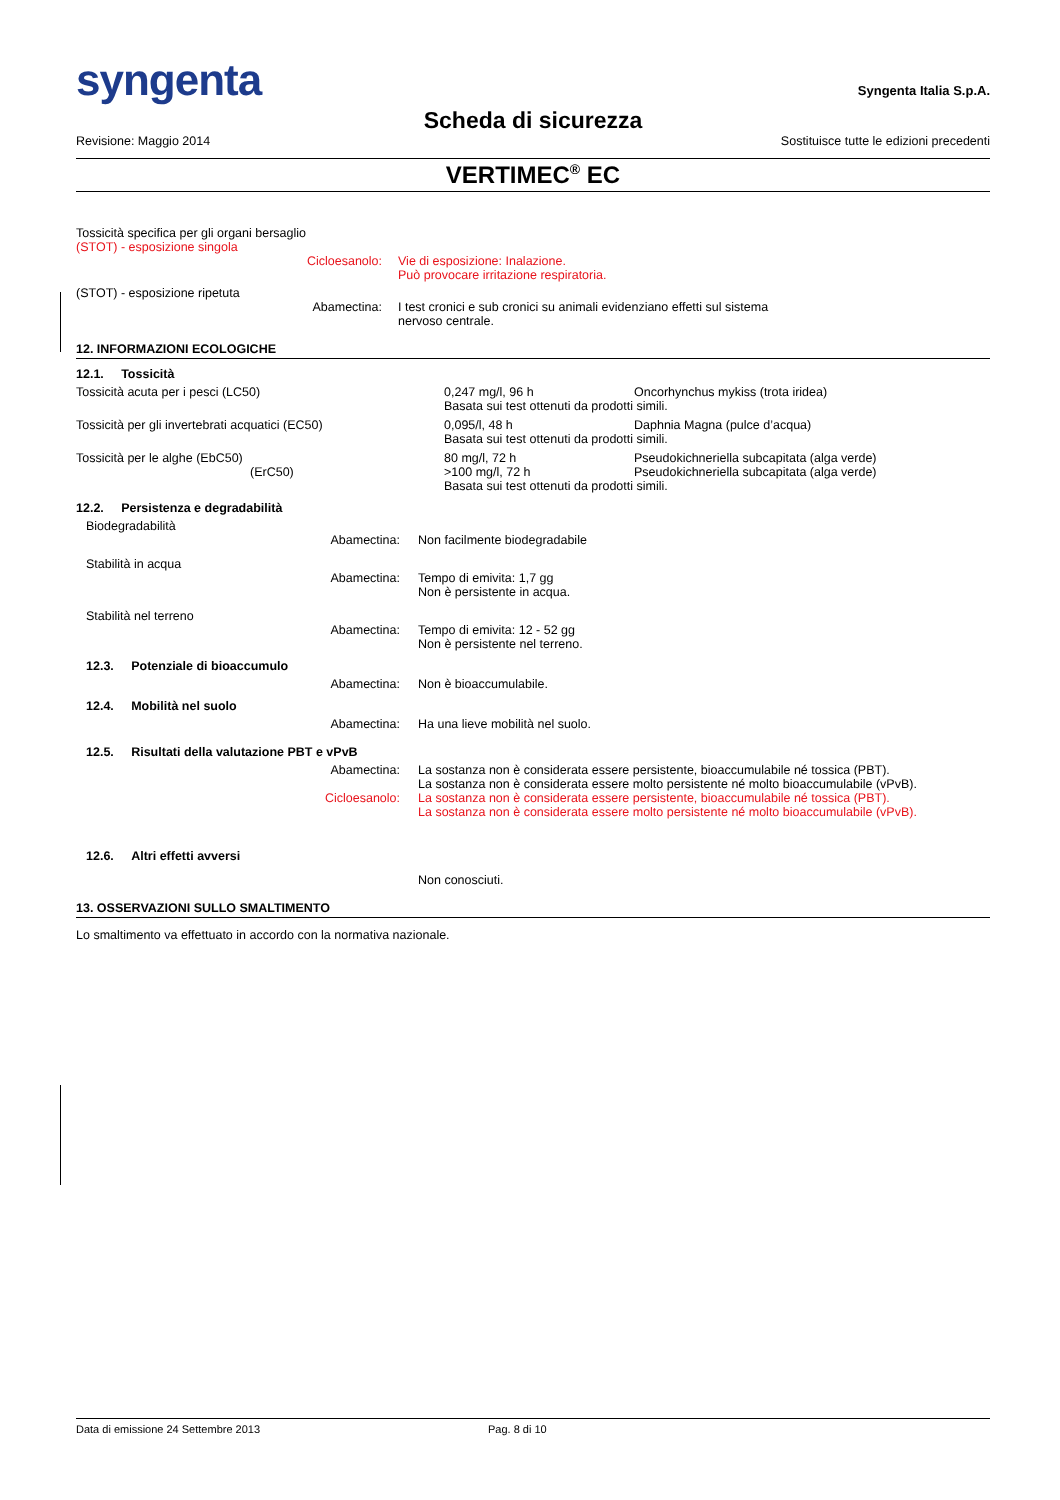syngenta
Syngenta Italia S.p.A.
Scheda di sicurezza
Revisione: Maggio 2014 Sostituisce tutte le edizioni precedenti
VERTIMEC<sup>®</sup> EC
Tossicità specifica per gli organi bersaglio
(STOT) - esposizione singola
Cicloesanolo: Vie di esposizione: Inalazione.
Può provocare irritazione respiratoria.
(STOT) - esposizione ripetuta
Abamectina: I test cronici e sub cronici su animali evidenziano effetti sul sistema
nervoso centrale.
12. INFORMAZIONI ECOLOGICHE
12.1. Tossicità
| Tossicità acuta per i pesci (LC50) | 0,247 mg/l, 96 h | Oncorhynchus mykiss (trota iridea) |
| | Basata sui test ottenuti da prodotti simili. | |
| Tossicità per gli invertebrati acquatici (EC50) | 0,095/l, 48 h | Daphnia Magna (pulce d’acqua) |
| | Basata sui test ottenuti da prodotti simili. | |
| Tossicità per le alghe (EbC50) | 80 mg/l, 72 h | Pseudokichneriella subcapitata (alga verde) |
| (ErC50) | >100 mg/l, 72 h | Pseudokichneriella subcapitata (alga verde) |
| | Basata sui test ottenuti da prodotti simili. | |
12.2. Persistenza e degradabilità
Biodegradabilità
Abamectina: Non facilmente biodegradabile
Stabilità in acqua
Abamectina: Tempo di emivita: 1,7 gg
Non è persistente in acqua.
Stabilità nel terreno
Abamectina: Tempo di emivita: 12 - 52 gg
Non è persistente nel terreno.
12.3. Potenziale di bioaccumulo
Abamectina: Non è bioaccumulabile.
12.4. Mobilità nel suolo
Abamectina: Ha una lieve mobilità nel suolo.
12.5. Risultati della valutazione PBT e vPvB
Abamectina: La sostanza non è considerata essere persistente, bioaccumulabile né tossica (PBT).
La sostanza non è considerata essere molto persistente né molto bioaccumulabile (vPvB).
Cicloesanolo: La sostanza non è considerata essere persistente, bioaccumulabile né tossica (PBT).
La sostanza non è considerata essere molto persistente né molto bioaccumulabile (vPvB).
12.6. Altri effetti avversi
Non conosciuti.
13. OSSERVAZIONI SULLO SMALTIMENTO
Lo smaltimento va effettuato in accordo con la normativa nazionale.
Data di emissione 24 Settembre 2013 Pag. 8 di 10